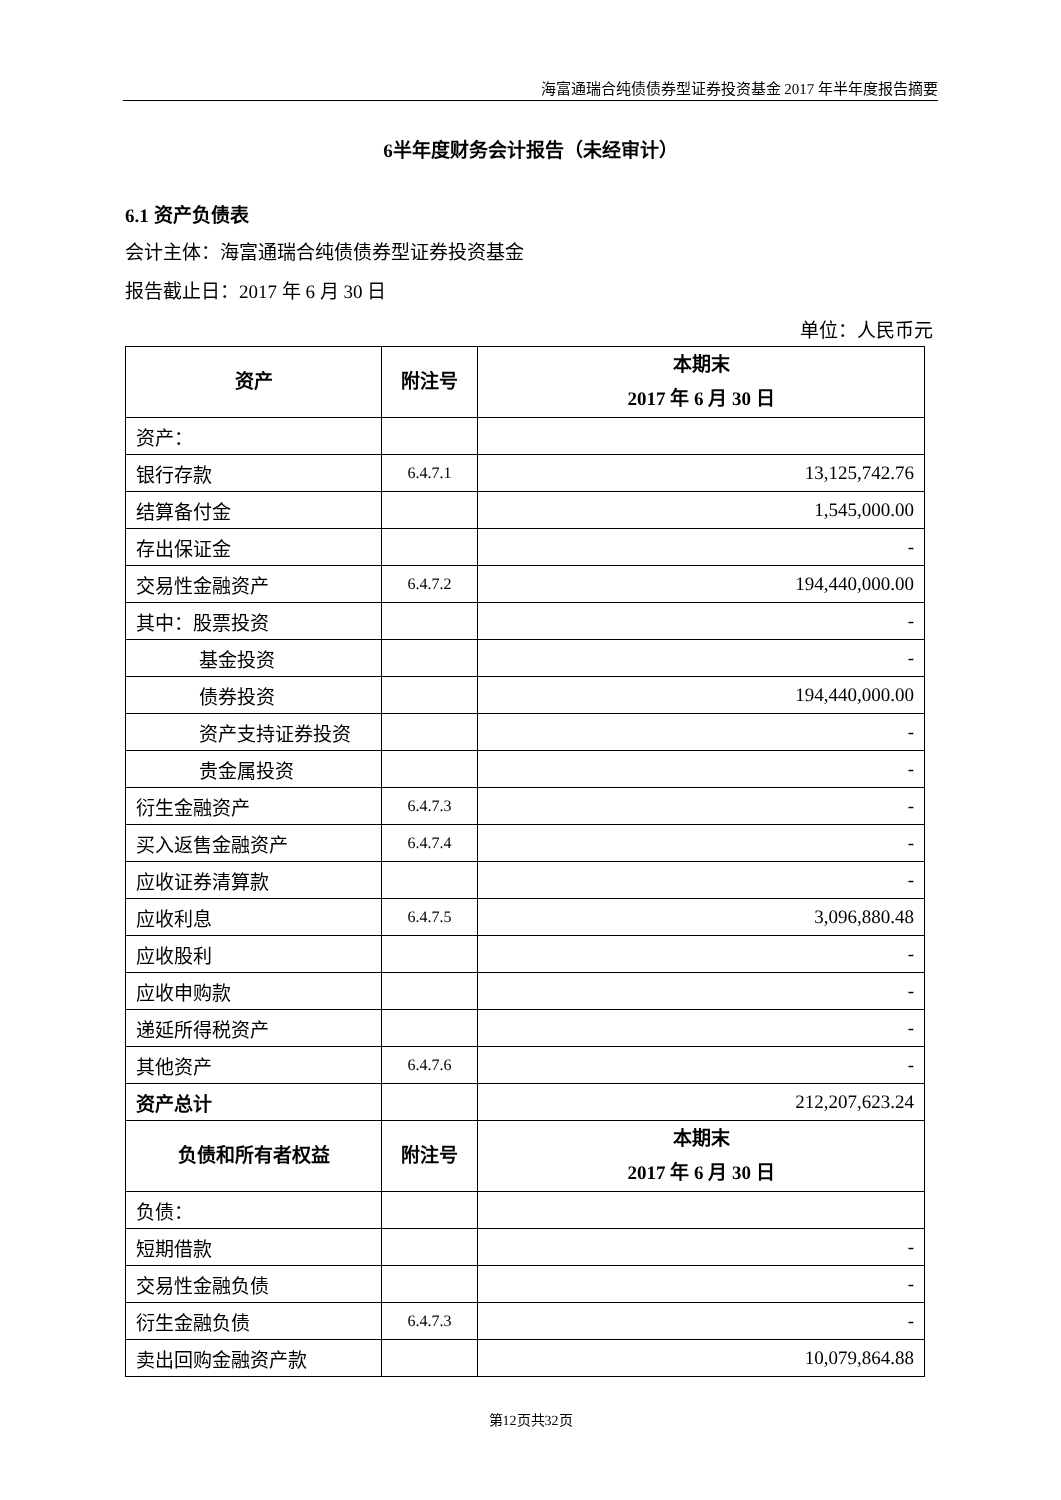海富通瑞合纯债债券型证券投资基金 2017 年半年度报告摘要
6半年度财务会计报告（未经审计）
6.1 资产负债表
会计主体：海富通瑞合纯债债券型证券投资基金
报告截止日：2017 年 6 月 30 日
单位：人民币元
| 资产 | 附注号 | 本期末 2017 年 6 月 30 日 |
| --- | --- | --- |
| 资产： | | |
| 银行存款 | 6.4.7.1 | 13,125,742.76 |
| 结算备付金 | | 1,545,000.00 |
| 存出保证金 | | - |
| 交易性金融资产 | 6.4.7.2 | 194,440,000.00 |
| 其中：股票投资 | | - |
| 基金投资 | | - |
| 债券投资 | | 194,440,000.00 |
| 资产支持证券投资 | | - |
| 贵金属投资 | | - |
| 衍生金融资产 | 6.4.7.3 | - |
| 买入返售金融资产 | 6.4.7.4 | - |
| 应收证券清算款 | | - |
| 应收利息 | 6.4.7.5 | 3,096,880.48 |
| 应收股利 | | - |
| 应收申购款 | | - |
| 递延所得税资产 | | - |
| 其他资产 | 6.4.7.6 | - |
| 资产总计 | | 212,207,623.24 |
| 负债和所有者权益 | 附注号 | 本期末 2017 年 6 月 30 日 |
| 负债： | | |
| 短期借款 | | - |
| 交易性金融负债 | | - |
| 衍生金融负债 | 6.4.7.3 | - |
| 卖出回购金融资产款 | | 10,079,864.88 |
第12页共32页